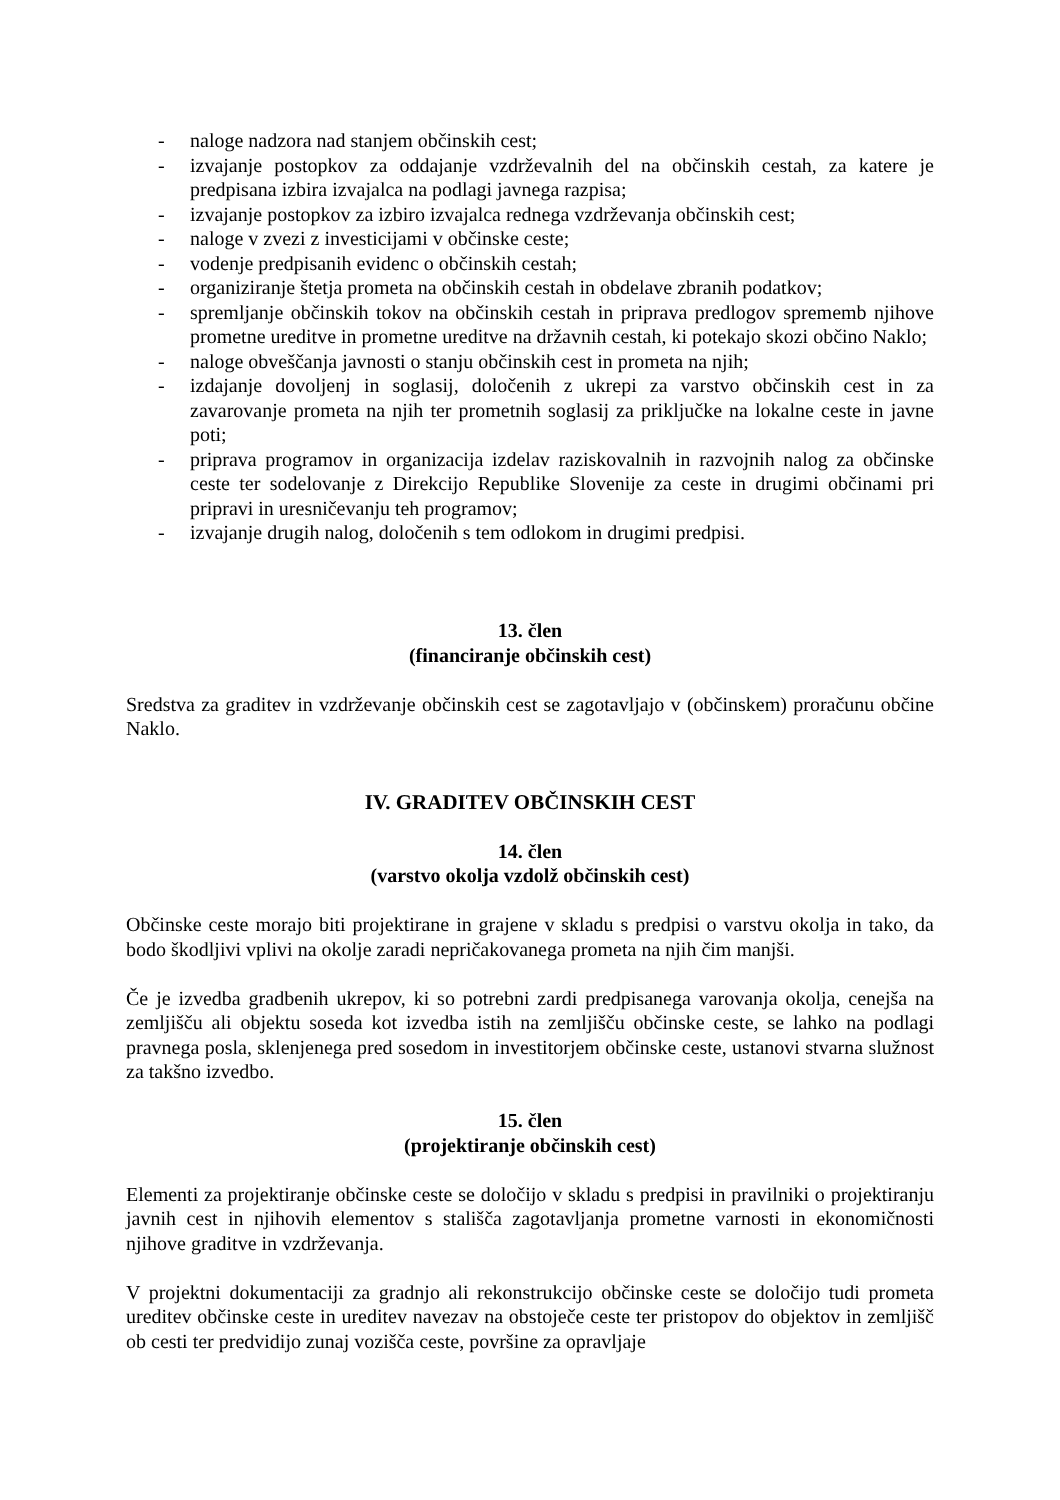- naloge nadzora nad stanjem občinskih cest;
- izvajanje postopkov za oddajanje vzdrževalnih del na občinskih cestah, za katere je predpisana izbira izvajalca na podlagi javnega razpisa;
- izvajanje postopkov za izbiro izvajalca rednega vzdrževanja občinskih cest;
- naloge v zvezi z investicijami v občinske ceste;
- vodenje predpisanih evidenc o občinskih cestah;
- organiziranje štetja prometa na občinskih cestah in obdelave zbranih podatkov;
- spremljanje občinskih tokov na občinskih cestah in priprava predlogov sprememb njihove prometne ureditve in prometne ureditve na državnih cestah, ki potekajo skozi občino Naklo;
- naloge obveščanja javnosti o stanju občinskih cest in prometa na njih;
- izdajanje dovoljenj in soglasij, določenih z ukrepi za varstvo občinskih cest in za zavarovanje prometa na njih ter prometnih soglasij za priključke na lokalne ceste in javne poti;
- priprava programov in organizacija izdelav raziskovalnih in razvojnih nalog za občinske ceste ter sodelovanje z Direkcijo Republike Slovenije za ceste in drugimi občinami pri pripravi in uresničevanju teh programov;
- izvajanje drugih nalog, določenih s tem odlokom in drugimi predpisi.
13. člen
(financiranje občinskih cest)
Sredstva za graditev in vzdrževanje občinskih cest se zagotavljajo v (občinskem) proračunu občine Naklo.
IV. GRADITEV OBČINSKIH CEST
14. člen
(varstvo okolja vzdolž občinskih cest)
Občinske ceste morajo biti projektirane in grajene v skladu s predpisi o varstvu okolja in tako, da bodo škodljivi vplivi na okolje zaradi nepričakovanega prometa na njih čim manjši.
Če je izvedba gradbenih ukrepov, ki so potrebni zardi predpisanega varovanja okolja, cenejša na zemljišču ali objektu soseda kot izvedba istih na zemljišču občinske ceste, se lahko na podlagi pravnega posla, sklenjenega pred sosedom in investitorjem občinske ceste, ustanovi stvarna služnost za takšno izvedbo.
15. člen
(projektiranje občinskih cest)
Elementi za projektiranje občinske ceste se določijo v skladu s predpisi in pravilniki o projektiranju javnih cest in njihovih elementov s stališča zagotavljanja prometne varnosti in ekonomičnosti njihove graditve in vzdrževanja.
V projektni dokumentaciji za gradnjo ali rekonstrukcijo občinske ceste se določijo tudi prometa ureditev občinske ceste in ureditev navezav na obstoječe ceste ter pristopov do objektov in zemljišč ob cesti ter predvidijo zunaj vozišča ceste, površine za opravljaje